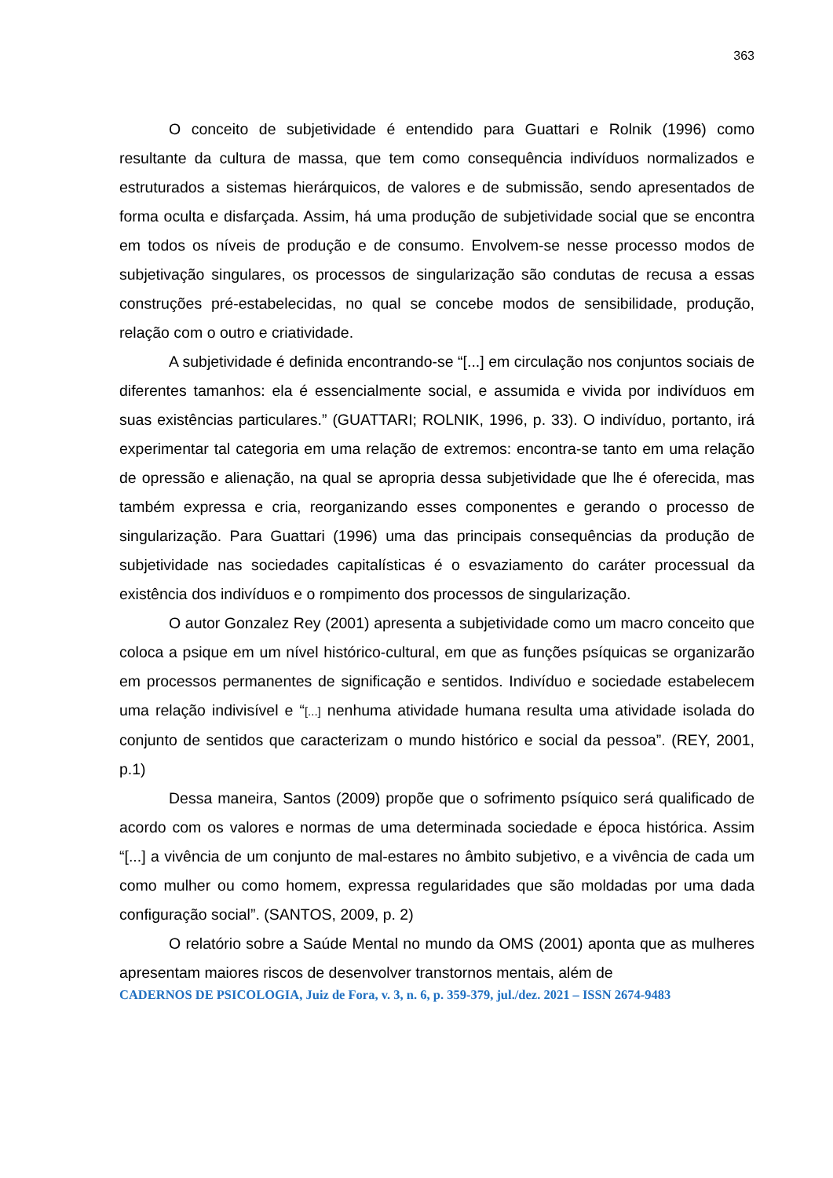363
O conceito de subjetividade é entendido para Guattari e Rolnik (1996) como resultante da cultura de massa, que tem como consequência indivíduos normalizados e estruturados a sistemas hierárquicos, de valores e de submissão, sendo apresentados de forma oculta e disfarçada. Assim, há uma produção de subjetividade social que se encontra em todos os níveis de produção e de consumo. Envolvem-se nesse processo modos de subjetivação singulares, os processos de singularização são condutas de recusa a essas construções pré-estabelecidas, no qual se concebe modos de sensibilidade, produção, relação com o outro e criatividade.
A subjetividade é definida encontrando-se “[...] em circulação nos conjuntos sociais de diferentes tamanhos: ela é essencialmente social, e assumida e vivida por indivíduos em suas existências particulares.” (GUATTARI; ROLNIK, 1996, p. 33). O indivíduo, portanto, irá experimentar tal categoria em uma relação de extremos: encontra-se tanto em uma relação de opressão e alienação, na qual se apropria dessa subjetividade que lhe é oferecida, mas também expressa e cria, reorganizando esses componentes e gerando o processo de singularização. Para Guattari (1996) uma das principais consequências da produção de subjetividade nas sociedades capitalísticas é o esvaziamento do caráter processual da existência dos indivíduos e o rompimento dos processos de singularização.
O autor Gonzalez Rey (2001) apresenta a subjetividade como um macro conceito que coloca a psique em um nível histórico-cultural, em que as funções psíquicas se organizarão em processos permanentes de significação e sentidos. Indivíduo e sociedade estabelecem uma relação indivisível e “[...] nenhuma atividade humana resulta uma atividade isolada do conjunto de sentidos que caracterizam o mundo histórico e social da pessoa”. (REY, 2001, p.1)
Dessa maneira, Santos (2009) propõe que o sofrimento psíquico será qualificado de acordo com os valores e normas de uma determinada sociedade e época histórica. Assim “[...] a vivência de um conjunto de mal-estares no âmbito subjetivo, e a vivência de cada um como mulher ou como homem, expressa regularidades que são moldadas por uma dada configuração social”. (SANTOS, 2009, p. 2)
O relatório sobre a Saúde Mental no mundo da OMS (2001) aponta que as mulheres apresentam maiores riscos de desenvolver transtornos mentais, além de
CADERNOS DE PSICOLOGIA, Juiz de Fora, v. 3, n. 6, p. 359-379, jul./dez. 2021 – ISSN 2674-9483